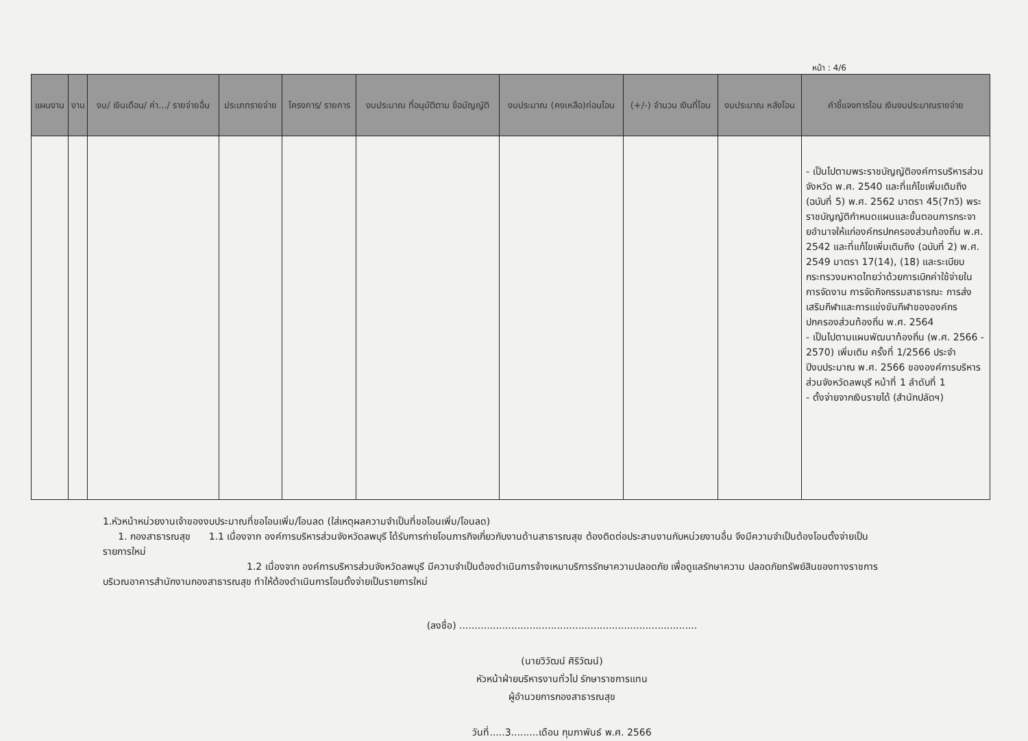หน้า : 4/6
| แผนงาน | งาน | งบ/ เงินเดือน/ ค่า.../ รายจ่ายอื่น | ประเภทรายจ่าย | โครงการ/ รายการ | งบประมาณ ที่อนุมัติตาม ข้อบัญญัติ | งบประมาณ (คงเหลือ)ก่อนโอน | (+/-) จำนวน เงินที่โอน | งบประมาณ หลังโอน | คำชี้แจงการโอน เงินงบประมาณรายจ่าย |
| --- | --- | --- | --- | --- | --- | --- | --- | --- | --- |
| | | | | | | | | | - เป็นไปตามพระราชบัญญัติองค์การบริหารส่วนจังหวัด พ.ศ. 2540 และที่แก้ไขเพิ่มเติมถึง (ฉบับที่ 5) พ.ศ. 2562 มาตรา 45(7ทวิ) พระราชบัญญัติกำหนดแผนและขั้นตอนการกระจายอำนาจให้แก่องค์กรปกครองส่วนท้องถิ่น พ.ศ. 2542 และที่แก้ไขเพิ่มเติมถึง (ฉบับที่ 2) พ.ศ. 2549 มาตรา 17(14), (18) และระเบียบกระทรวงมหาดไทยว่าด้วยการเบิกค่าใช้จ่ายในการจัดงาน การจัดกิจกรรมสาธารณะ การส่งเสริมกีฬาและการแข่งขันกีฬาขององค์กรปกครองส่วนท้องถิ่น พ.ศ. 2564 - เป็นไปตามแผนพัฒนาท้องถิ่น (พ.ศ. 2566 - 2570) เพิ่มเติม ครั้งที่ 1/2566 ประจำปีงบประมาณ พ.ศ. 2566 ขององค์การบริหารส่วนจังหวัดลพบุรี หน้าที่ 1 ลำดับที่ 1 - ตั้งจ่ายจากเงินรายได้ (สำนักปลัดฯ) |
1.หัวหน้าหน่วยงานเจ้าของงบประมาณที่ขอโอนเพิ่ม/โอนลด (ใส่เหตุผลความจำเป็นที่ขอโอนเพิ่ม/โอนลด)
1. กองสาธารณสุข 1.1 เนื่องจาก องค์การบริหารส่วนจังหวัดลพบุรี ได้รับการถ่ายโอนภารกิจเกี่ยวกับงานด้านสาธารณสุข ต้องติดต่อประสานงานกับหน่วยงานอื่น จึงมีความจำเป็นต้องโอนตั้งจ่ายเป็นรายการใหม่
1.2 เนื่องจาก องค์การบริหารส่วนจังหวัดลพบุรี มีความจำเป็นต้องดำเนินการจ้างเหมาบริการรักษาความปลอดภัย เพื่อดูแลรักษาความ ปลอดภัยทรัพย์สินของทางราชการบริเวณอาคารสำนักงานกองสาธารณสุข ทำให้ต้องดำเนินการโอนตั้งจ่ายเป็นรายการใหม่
(ลงชื่อ) ..............................................................................
(นายวิวัฒน์ ศิริวัฒน์)
หัวหน้าฝ่ายบริหารงานทั่วไป รักษาราชการแทน
ผู้อำนวยการกองสาธารณสุข
วันที่.....3.........เดือน กุมภาพันธ์ พ.ศ. 2566